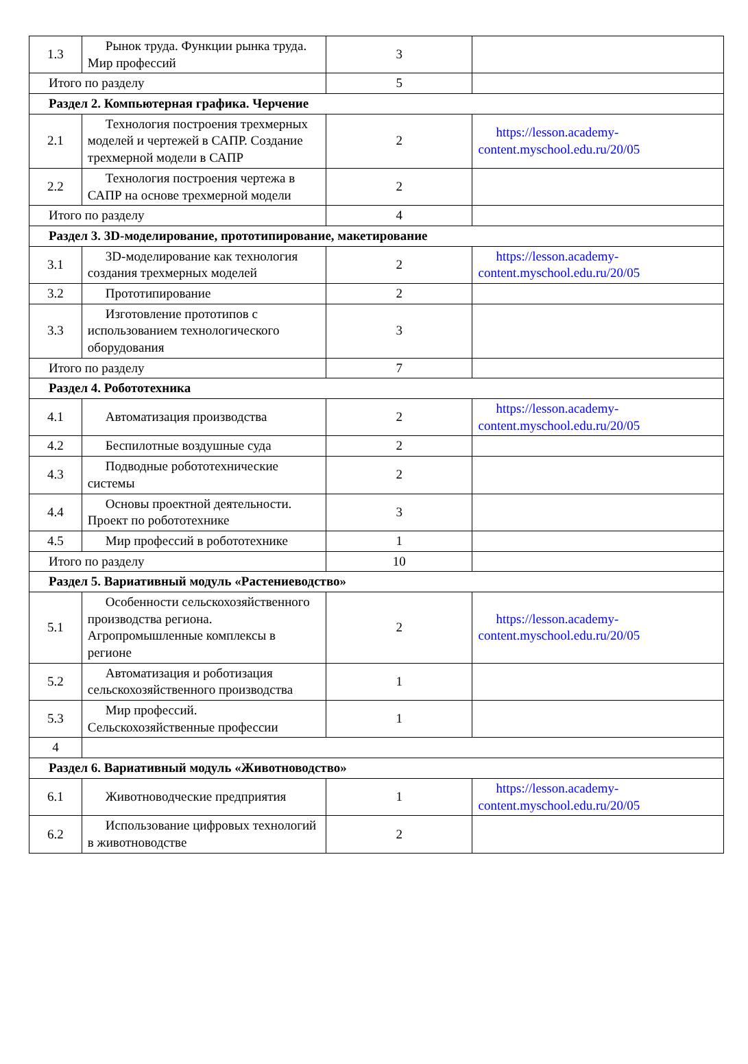| 1.3 | Рынок труда. Функции рынка труда. Мир профессий | 3 | |
| Итого по разделу | | 5 | |
| Раздел 2. Компьютерная графика. Черчение | | | |
| 2.1 | Технология построения трехмерных моделей и чертежей в САПР. Создание трехмерной модели в САПР | 2 | https://lesson.academy-content.myschool.edu.ru/20/05 |
| 2.2 | Технология построения чертежа в САПР на основе трехмерной модели | 2 | |
| Итого по разделу | | 4 | |
| Раздел 3. 3D-моделирование, прототипирование, макетирование | | | |
| 3.1 | 3D-моделирование как технология создания трехмерных моделей | 2 | https://lesson.academy-content.myschool.edu.ru/20/05 |
| 3.2 | Прототипирование | 2 | |
| 3.3 | Изготовление прототипов с использованием технологического оборудования | 3 | |
| Итого по разделу | | 7 | |
| Раздел 4. Робототехника | | | |
| 4.1 | Автоматизация производства | 2 | https://lesson.academy-content.myschool.edu.ru/20/05 |
| 4.2 | Беспилотные воздушные суда | 2 | |
| 4.3 | Подводные робототехнические системы | 2 | |
| 4.4 | Основы проектной деятельности. Проект по робототехнике | 3 | |
| 4.5 | Мир профессий в робототехнике | 1 | |
| Итого по разделу | | 10 | |
| Раздел 5. Вариативный модуль «Растениеводство» | | | |
| 5.1 | Особенности сельскохозяйственного производства региона. Агропромышленные комплексы в регионе | 2 | https://lesson.academy-content.myschool.edu.ru/20/05 |
| 5.2 | Автоматизация и роботизация сельскохозяйственного производства | 1 | |
| 5.3 | Мир профессий. Сельскохозяйственные профессии | 1 | |
| 4 | | | |
| Раздел 6. Вариативный модуль «Животноводство» | | | |
| 6.1 | Животноводческие предприятия | 1 | https://lesson.academy-content.myschool.edu.ru/20/05 |
| 6.2 | Использование цифровых технологий в животноводстве | 2 | |